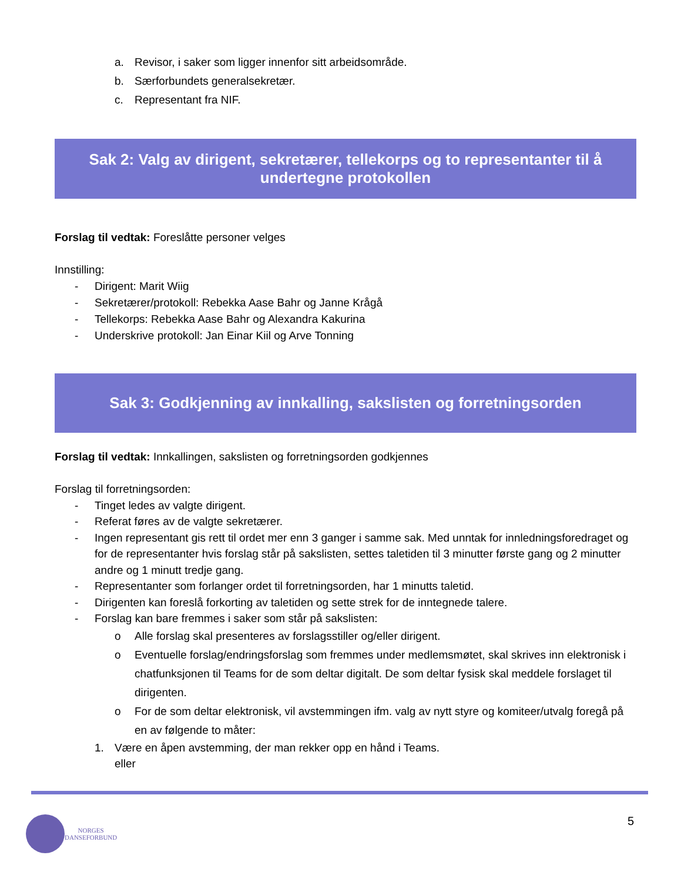a. Revisor, i saker som ligger innenfor sitt arbeidsområde.
b. Særforbundets generalsekretær.
c. Representant fra NIF.
Sak 2: Valg av dirigent, sekretærer, tellekorps og to representanter til å undertegne protokollen
Forslag til vedtak: Foreslåtte personer velges
Innstilling:
- Dirigent: Marit Wiig
- Sekretærer/protokoll: Rebekka Aase Bahr og Janne Krågå
- Tellekorps: Rebekka Aase Bahr og Alexandra Kakurina
- Underskrive protokoll: Jan Einar Kiil og Arve Tonning
Sak 3: Godkjenning av innkalling, sakslisten og forretningsorden
Forslag til vedtak: Innkallingen, sakslisten og forretningsorden godkjennes
Forslag til forretningsorden:
- Tinget ledes av valgte dirigent.
- Referat føres av de valgte sekretærer.
- Ingen representant gis rett til ordet mer enn 3 ganger i samme sak. Med unntak for innledningsforedraget og for de representanter hvis forslag står på sakslisten, settes taletiden til 3 minutter første gang og 2 minutter andre og 1 minutt tredje gang.
- Representanter som forlanger ordet til forretningsorden, har 1 minutts taletid.
- Dirigenten kan foreslå forkorting av taletiden og sette strek for de inntegnede talere.
- Forslag kan bare fremmes i saker som står på sakslisten:
o Alle forslag skal presenteres av forslagsstiller og/eller dirigent.
o Eventuelle forslag/endringsforslag som fremmes under medlemsmøtet, skal skrives inn elektronisk i chatfunksjonen til Teams for de som deltar digitalt. De som deltar fysisk skal meddele forslaget til dirigenten.
o For de som deltar elektronisk, vil avstemmingen ifm. valg av nytt styre og komiteer/utvalg foregå på en av følgende to måter:
1. Være en åpen avstemming, der man rekker opp en hånd i Teams.
eller
NORGES
DANSEFORBUND
5